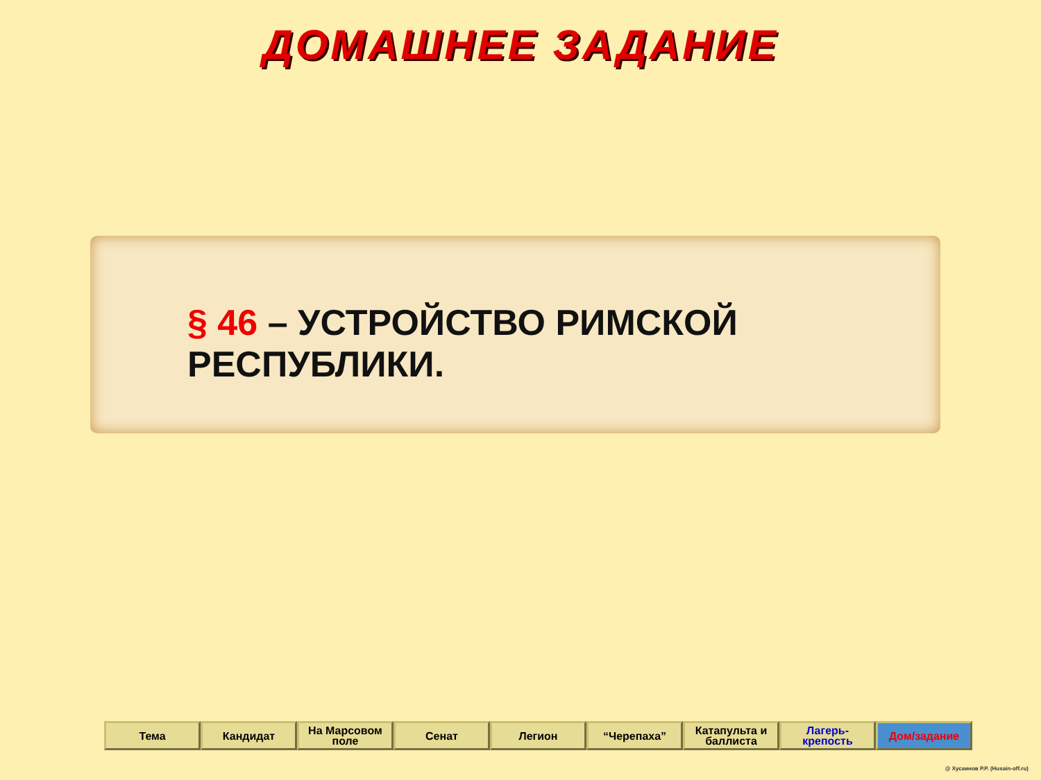ДОМАШНЕЕ ЗАДАНИЕ
§ 46 – УСТРОЙСТВО РИМСКОЙ РЕСПУБЛИКИ.
Тема Кандидат На Марсовом поле
Сенат Легион “Черепаха” Катапульта и баллиста
Лагерь-крепость
Дом/задание
@ Хусаинов Р.Р. (Husain-off.ru)